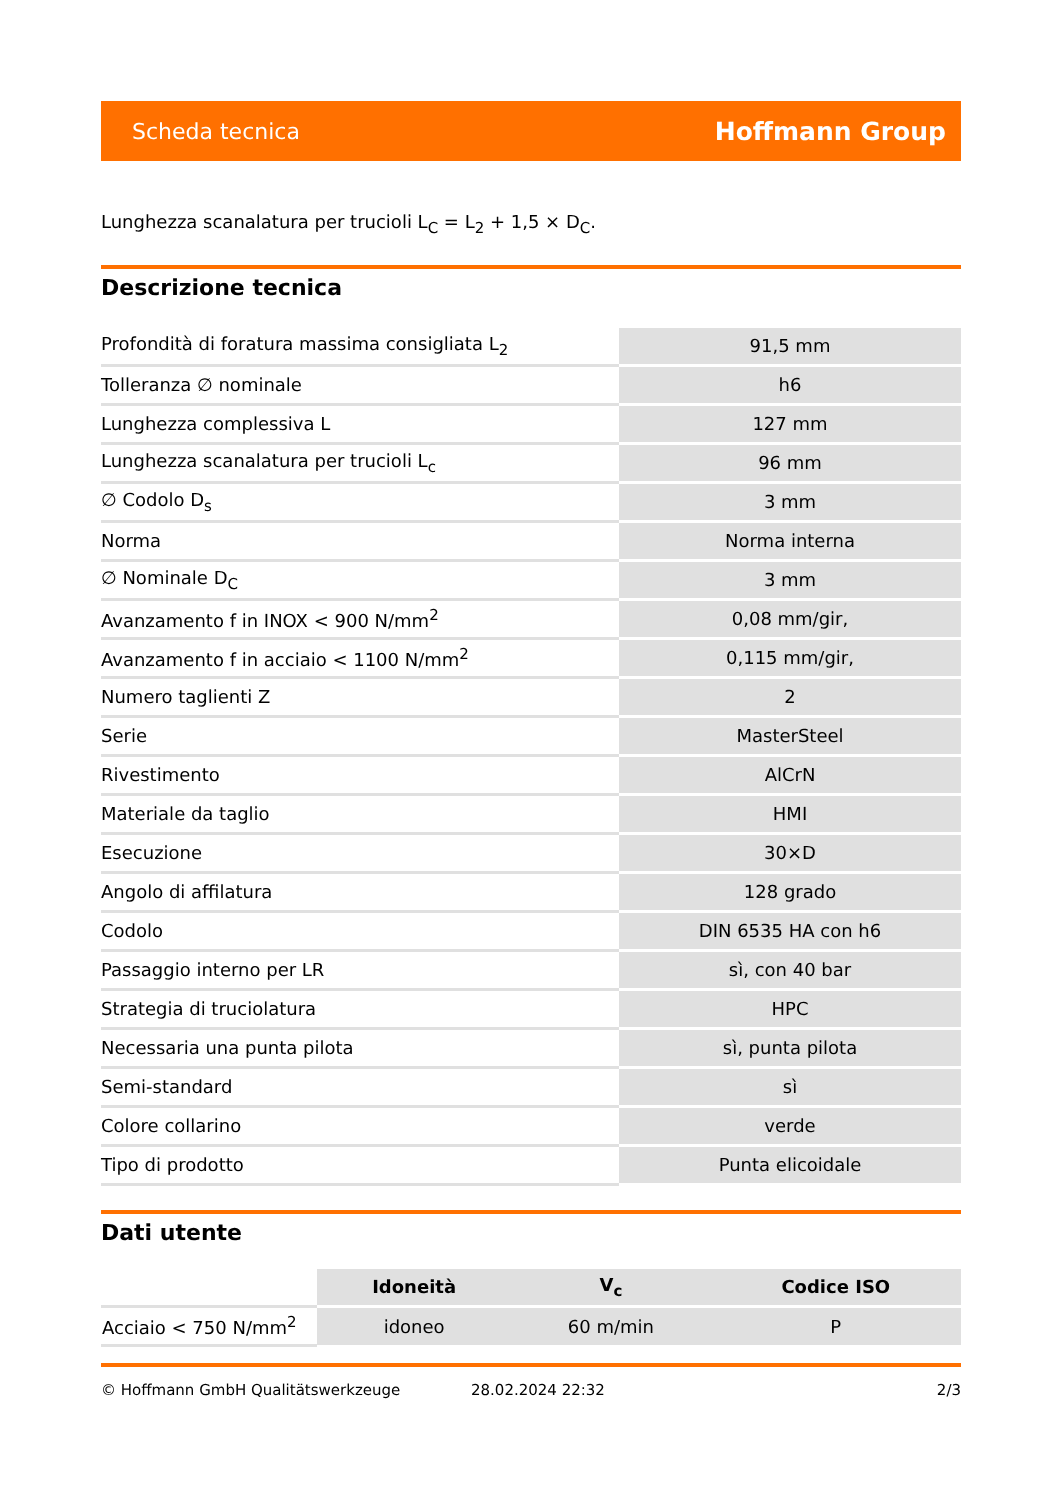Scheda tecnica Hoffmann Group
Lunghezza scanalatura per trucioli L<sub>C</sub> = L<sub>2</sub> + 1,5 × D<sub>C</sub>.
Descrizione tecnica
| Profondità di foratura massima consigliata L<sub>2</sub> | 91,5 mm |
| Tolleranza ∅ nominale | h6 |
| Lunghezza complessiva L | 127 mm |
| Lunghezza scanalatura per trucioli L<sub>c</sub> | 96 mm |
| ∅ Codolo D<sub>s</sub> | 3 mm |
| Norma | Norma interna |
| ∅ Nominale D<sub>C</sub> | 3 mm |
| Avanzamento f in INOX < 900 N/mm<sup>2</sup> | 0,08 mm/gir, |
| Avanzamento f in acciaio < 1100 N/mm<sup>2</sup> | 0,115 mm/gir, |
| Numero taglienti Z | 2 |
| Serie | MasterSteel |
| Rivestimento | AlCrN |
| Materiale da taglio | HMI |
| Esecuzione | 30×D |
| Angolo di affilatura | 128 grado |
| Codolo | DIN 6535 HA con h6 |
| Passaggio interno per LR | sì, con 40 bar |
| Strategia di truciolatura | HPC |
| Necessaria una punta pilota | sì, punta pilota |
| Semi-standard | sì |
| Colore collarino | verde |
| Tipo di prodotto | Punta elicoidale |
Dati utente
| | Idoneità | V<sub>c</sub> | Codice ISO |
| --- | --- | --- | --- |
| Acciaio < 750 N/mm<sup>2</sup> | idoneo | 60 m/min | P |
© Hoffmann GmbH Qualitätswerkzeuge 28.02.2024 22:32 2/3